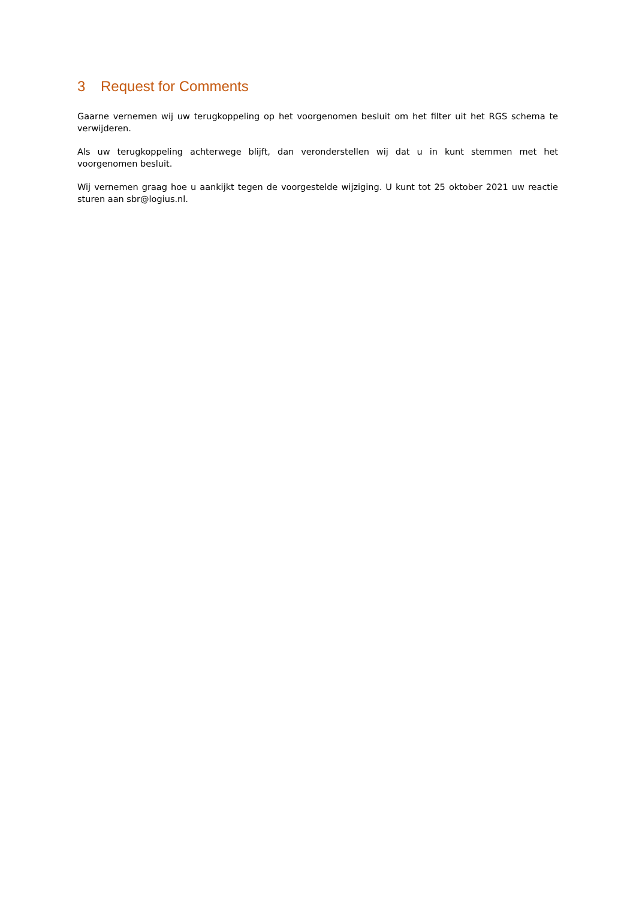3 Request for Comments
Gaarne vernemen wij uw terugkoppeling op het voorgenomen besluit om het filter uit het RGS schema te verwijderen.
Als uw terugkoppeling achterwege blijft, dan veronderstellen wij dat u in kunt stemmen met het voorgenomen besluit.
Wij vernemen graag hoe u aankijkt tegen de voorgestelde wijziging. U kunt tot 25 oktober 2021 uw reactie sturen aan sbr@logius.nl.